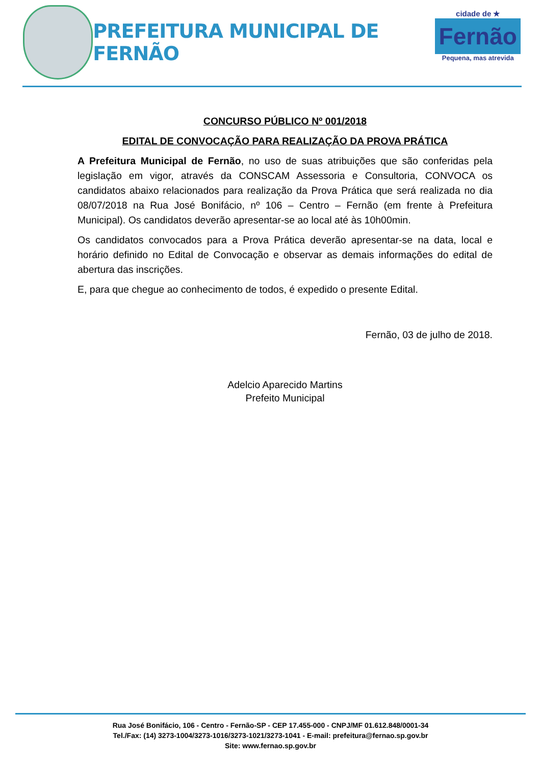PREFEITURA MUNICIPAL DE FERNÃO
cidade de ★
Fernão
Pequena, mas atrevida
CONCURSO PÚBLICO Nº 001/2018
EDITAL DE CONVOCAÇÃO PARA REALIZAÇÃO DA PROVA PRÁTICA
A Prefeitura Municipal de Fernão, no uso de suas atribuições que são conferidas pela legislação em vigor, através da CONSCAM Assessoria e Consultoria, CONVOCA os candidatos abaixo relacionados para realização da Prova Prática que será realizada no dia 08/07/2018 na Rua José Bonifácio, nº 106 – Centro – Fernão (em frente à Prefeitura Municipal). Os candidatos deverão apresentar-se ao local até às 10h00min.
Os candidatos convocados para a Prova Prática deverão apresentar-se na data, local e horário definido no Edital de Convocação e observar as demais informações do edital de abertura das inscrições.
E, para que chegue ao conhecimento de todos, é expedido o presente Edital.
Fernão, 03 de julho de 2018.
Adelcio Aparecido Martins
Prefeito Municipal
Rua José Bonifácio, 106 - Centro - Fernão-SP - CEP 17.455-000 - CNPJ/MF 01.612.848/0001-34
Tel./Fax: (14) 3273-1004/3273-1016/3273-1021/3273-1041 - E-mail: prefeitura@fernao.sp.gov.br
Site: www.fernao.sp.gov.br